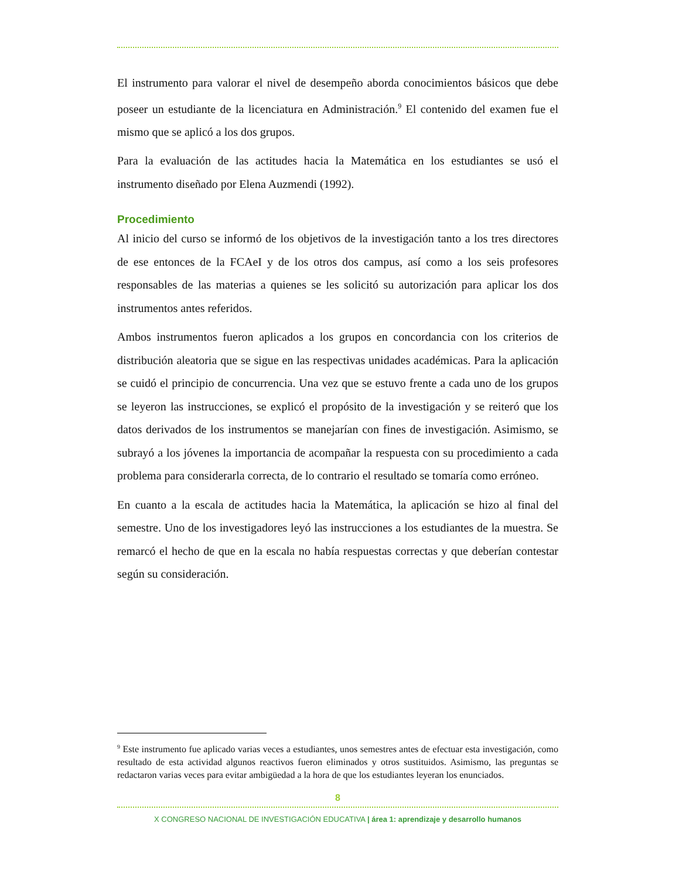El instrumento para valorar el nivel de desempeño aborda conocimientos básicos que debe poseer un estudiante de la licenciatura en Administración.<sup>9</sup> El contenido del examen fue el mismo que se aplicó a los dos grupos.
Para la evaluación de las actitudes hacia la Matemática en los estudiantes se usó el instrumento diseñado por Elena Auzmendi (1992).
Procedimiento
Al inicio del curso se informó de los objetivos de la investigación tanto a los tres directores de ese entonces de la FCAeI y de los otros dos campus, así como a los seis profesores responsables de las materias a quienes se les solicitó su autorización para aplicar los dos instrumentos antes referidos.
Ambos instrumentos fueron aplicados a los grupos en concordancia con los criterios de distribución aleatoria que se sigue en las respectivas unidades académicas. Para la aplicación se cuidó el principio de concurrencia. Una vez que se estuvo frente a cada uno de los grupos se leyeron las instrucciones, se explicó el propósito de la investigación y se reiteró que los datos derivados de los instrumentos se manejarían con fines de investigación. Asimismo, se subrayó a los jóvenes la importancia de acompañar la respuesta con su procedimiento a cada problema para considerarla correcta, de lo contrario el resultado se tomaría como erróneo.
En cuanto a la escala de actitudes hacia la Matemática, la aplicación se hizo al final del semestre. Uno de los investigadores leyó las instrucciones a los estudiantes de la muestra. Se remarcó el hecho de que en la escala no había respuestas correctas y que deberían contestar según su consideración.
<sup>9</sup> Este instrumento fue aplicado varias veces a estudiantes, unos semestres antes de efectuar esta investigación, como resultado de esta actividad algunos reactivos fueron eliminados y otros sustituidos. Asimismo, las preguntas se redactaron varias veces para evitar ambigüedad a la hora de que los estudiantes leyeran los enunciados.
8
X CONGRESO NACIONAL DE INVESTIGACIÓN EDUCATIVA | área 1: aprendizaje y desarrollo humanos